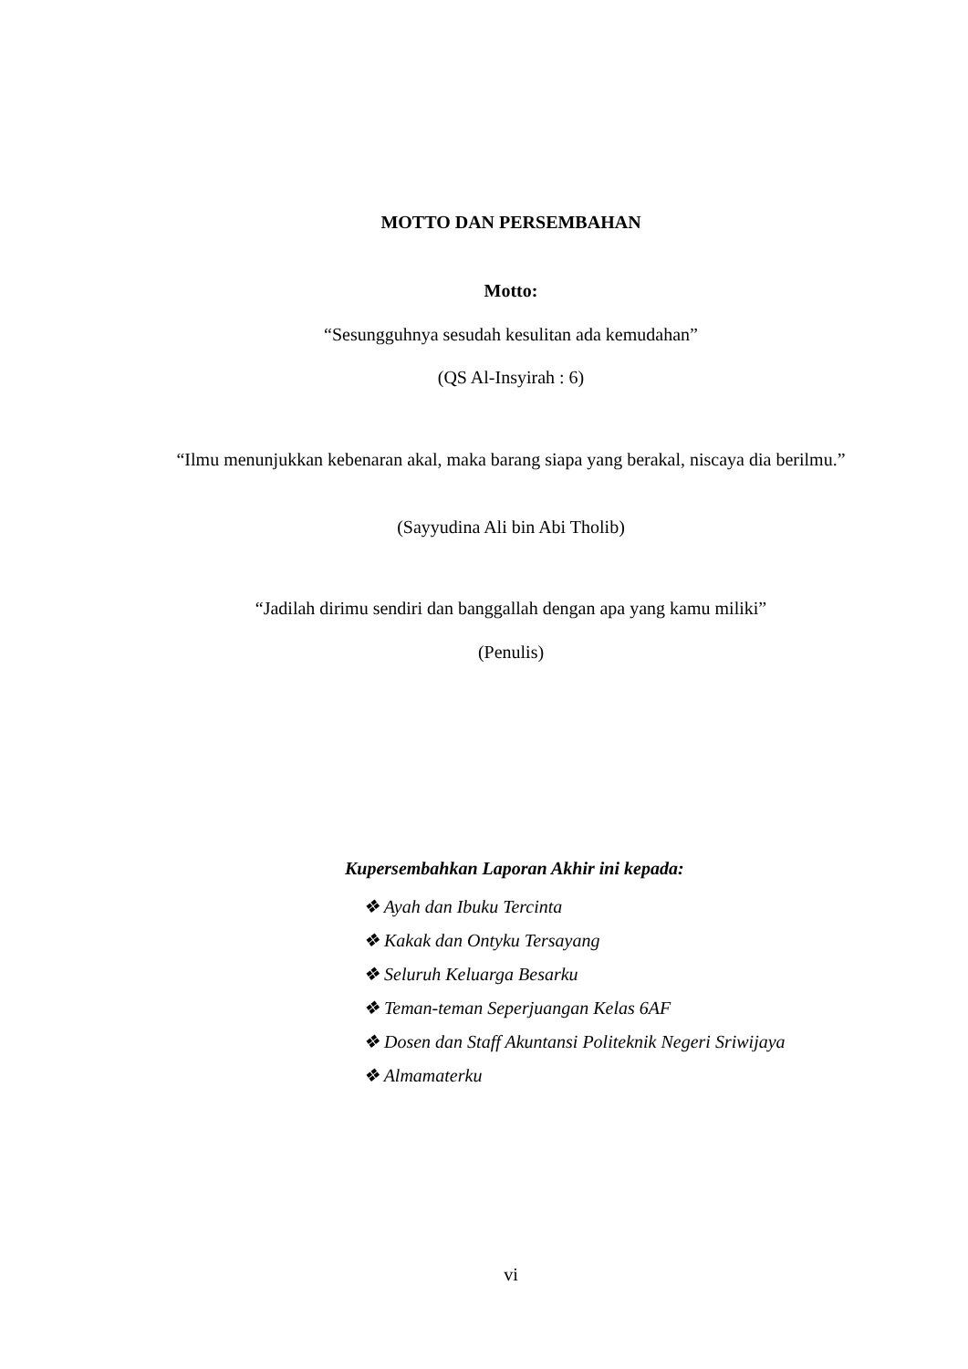MOTTO DAN PERSEMBAHAN
Motto:
“Sesungguhnya sesudah kesulitan ada kemudahan”
(QS Al-Insyirah : 6)
“Ilmu menunjukkan kebenaran akal, maka barang siapa yang berakal, niscaya dia berilmu.”
(Sayyudina Ali bin Abi Tholib)
“Jadilah dirimu sendiri dan banggallah dengan apa yang kamu miliki”
(Penulis)
Kupersembahkan Laporan Akhir ini kepada:
❖ Ayah dan Ibuku Tercinta
❖ Kakak dan Ontyku Tersayang
❖ Seluruh Keluarga Besarku
❖ Teman-teman Seperjuangan Kelas 6AF
❖ Dosen dan Staff Akuntansi Politeknik Negeri Sriwijaya
❖ Almamaterku
vi